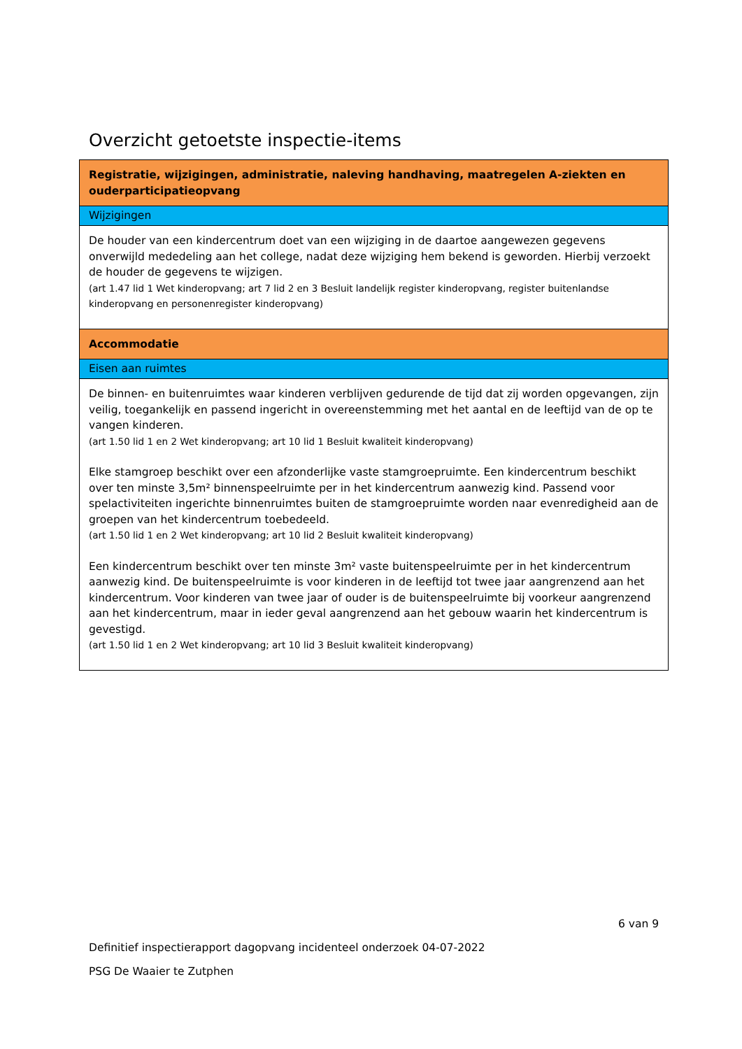Overzicht getoetste inspectie-items
| Registratie, wijzigingen, administratie, naleving handhaving, maatregelen A-ziekten en ouderparticipatieopvang |
| Wijzigingen |
| De houder van een kindercentrum doet van een wijziging in de daartoe aangewezen gegevens onverwijld mededeling aan het college, nadat deze wijziging hem bekend is geworden. Hierbij verzoekt de houder de gegevens te wijzigen. (art 1.47 lid 1 Wet kinderopvang; art 7 lid 2 en 3 Besluit landelijk register kinderopvang, register buitenlandse kinderopvang en personenregister kinderopvang) |
| Accommodatie |
| Eisen aan ruimtes |
| De binnen- en buitenruimtes waar kinderen verblijven gedurende de tijd dat zij worden opgevangen, zijn veilig, toegankelijk en passend ingericht in overeenstemming met het aantal en de leeftijd van de op te vangen kinderen. (art 1.50 lid 1 en 2 Wet kinderopvang; art 10 lid 1 Besluit kwaliteit kinderopvang) Elke stamgroep beschikt over een afzonderlijke vaste stamgroepruimte. Een kindercentrum beschikt over ten minste 3,5m² binnenspeelruimte per in het kindercentrum aanwezig kind. Passend voor spelactiviteiten ingerichte binnenruimtes buiten de stamgroepruimte worden naar evenredigheid aan de groepen van het kindercentrum toebedeeld. (art 1.50 lid 1 en 2 Wet kinderopvang; art 10 lid 2 Besluit kwaliteit kinderopvang) Een kindercentrum beschikt over ten minste 3m² vaste buitenspeelruimte per in het kindercentrum aanwezig kind. De buitenspeelruimte is voor kinderen in de leeftijd tot twee jaar aangrenzend aan het kindercentrum. Voor kinderen van twee jaar of ouder is de buitenspeelruimte bij voorkeur aangrenzend aan het kindercentrum, maar in ieder geval aangrenzend aan het gebouw waarin het kindercentrum is gevestigd. (art 1.50 lid 1 en 2 Wet kinderopvang; art 10 lid 3 Besluit kwaliteit kinderopvang) |
6 van 9
Definitief inspectierapport dagopvang incidenteel onderzoek 04-07-2022
PSG De Waaier te Zutphen